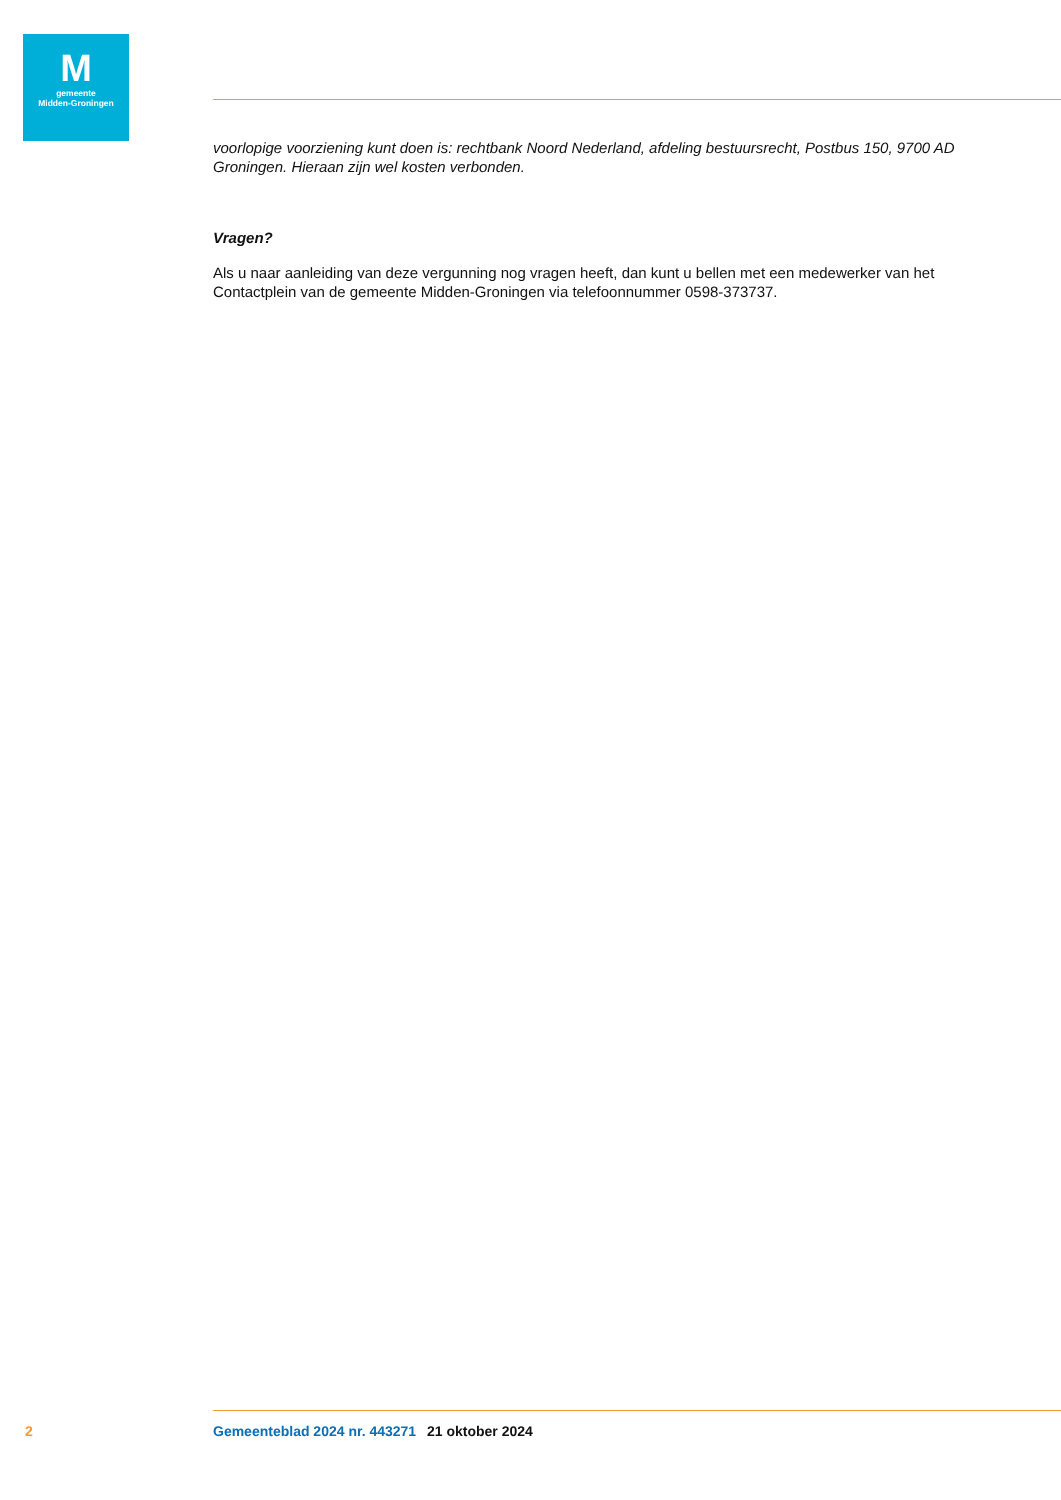M
gemeente
Midden-Groningen
voorlopige voorziening kunt doen is: rechtbank Noord Nederland, afdeling bestuursrecht, Postbus 150, 9700 AD Groningen. Hieraan zijn wel kosten verbonden.
Vragen?
Als u naar aanleiding van deze vergunning nog vragen heeft, dan kunt u bellen met een medewerker van het Contactplein van de gemeente Midden-Groningen via telefoonnummer 0598-373737.
2 Gemeenteblad 2024 nr. 443271 21 oktober 2024